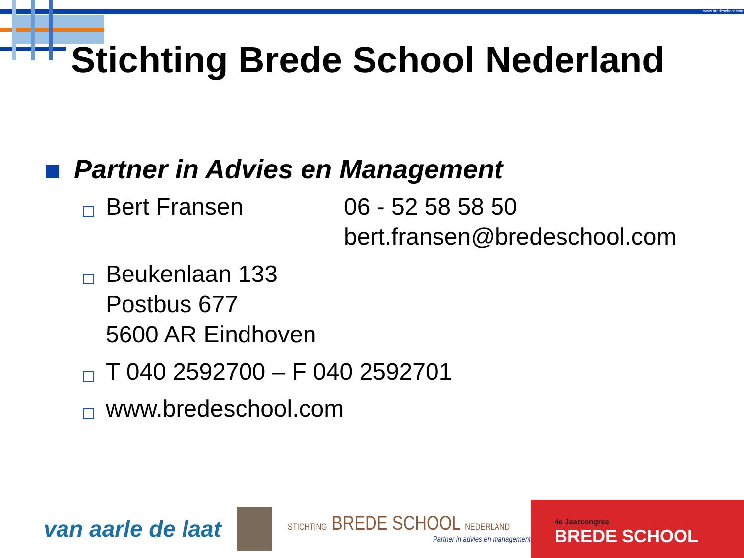www.bredeschool.com
Stichting Brede School Nederland
Partner in Advies en Management
Bert Fransen 06 - 52 58 58 50
bert.fransen@bredeschool.com
Beukenlaan 133
Postbus 677
5600 AR Eindhoven
T 040 2592700 – F 040 2592701
www.bredeschool.com
van aarle de laat
STICHTING BREDE SCHOOL NEDERLAND
Partner in advies en management
4e Jaarcongres
BREDE SCHOOL